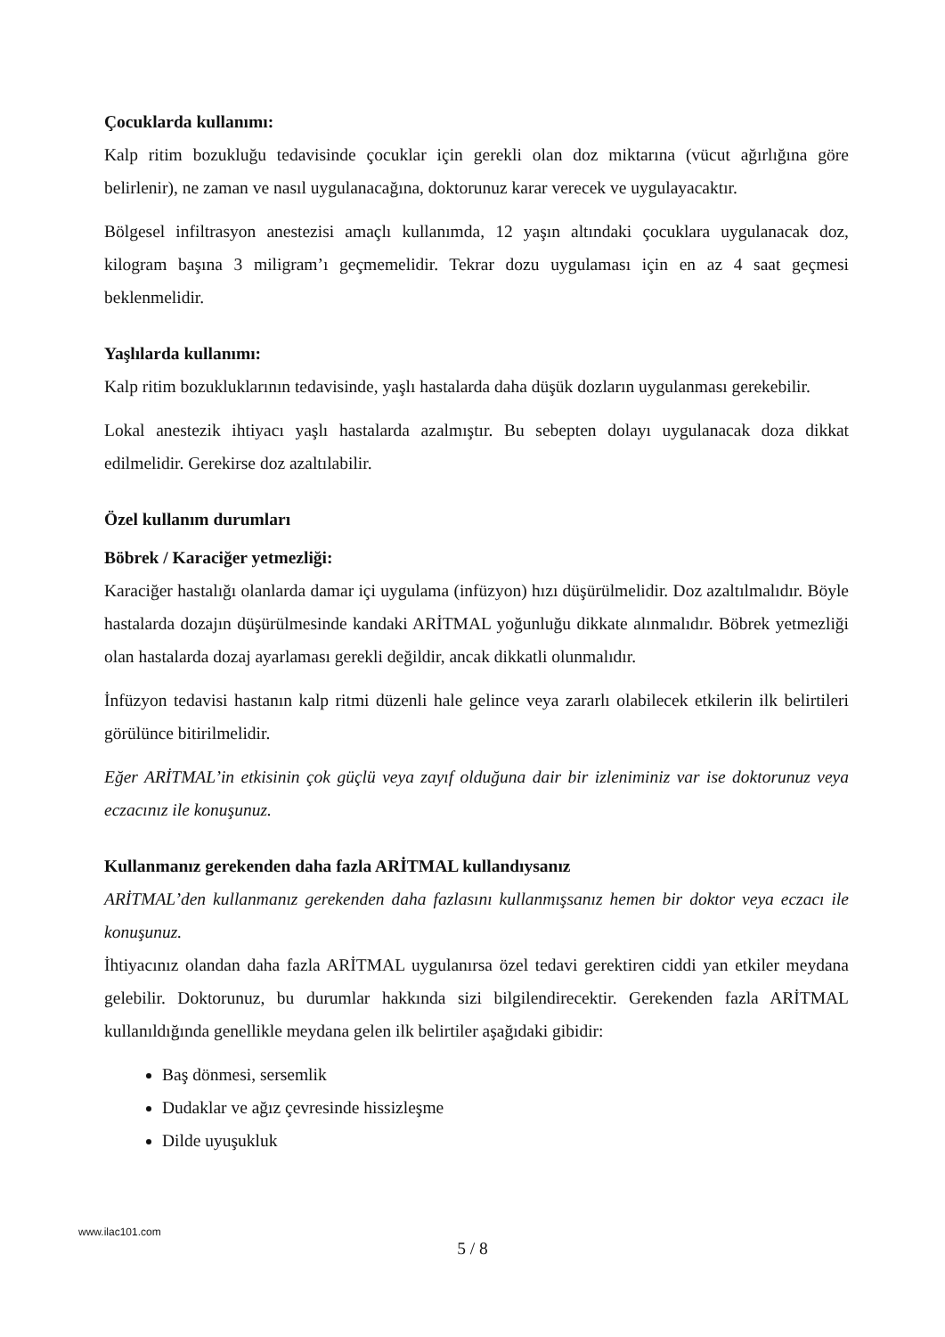Çocuklarda kullanımı:
Kalp ritim bozukluğu tedavisinde çocuklar için gerekli olan doz miktarına (vücut ağırlığına göre belirlenir), ne zaman ve nasıl uygulanacağına, doktorunuz karar verecek ve uygulayacaktır.
Bölgesel infiltrasyon anestezisi amaçlı kullanımda, 12 yaşın altındaki çocuklara uygulanacak doz, kilogram başına 3 miligram’ı geçmemelidir. Tekrar dozu uygulaması için en az 4 saat geçmesi beklenmelidir.
Yaşlılarda kullanımı:
Kalp ritim bozukluklarının tedavisinde, yaşlı hastalarda daha düşük dozların uygulanması gerekebilir.
Lokal anestezik ihtiyacı yaşlı hastalarda azalmıştır. Bu sebepten dolayı uygulanacak doza dikkat edilmelidir. Gerekirse doz azaltılabilir.
Özel kullanım durumları
Böbrek / Karaciğer yetmezliği:
Karaciğer hastalığı olanlarda damar içi uygulama (infüzyon) hızı düşürülmelidir. Doz azaltılmalıdır. Böyle hastalarda dozajın düşürülmesinde kandaki ARİTMAL yoğunluğu dikkate alınmalıdır. Böbrek yetmezliği olan hastalarda dozaj ayarlaması gerekli değildir, ancak dikkatli olunmalıdır.
İnfüzyon tedavisi hastanın kalp ritmi düzenli hale gelince veya zararlı olabilecek etkilerin ilk belirtileri görülünce bitirilmelidir.
Eğer ARİTMAL’in etkisinin çok güçlü veya zayıf olduğuna dair bir izleniminiz var ise doktorunuz veya eczacınız ile konuşunuz.
Kullanmanız gerekenden daha fazla ARİTMAL kullandıysanız
ARİTMAL’den kullanmanız gerekenden daha fazlasını kullanmışsanız hemen bir doktor veya eczacı ile konuşunuz.
İhtiyacınız olandan daha fazla ARİTMAL uygulanırsa özel tedavi gerektiren ciddi yan etkiler meydana gelebilir. Doktorunuz, bu durumlar hakkında sizi bilgilendirecektir. Gerekenden fazla ARİTMAL kullanıldığında genellikle meydana gelen ilk belirtiler aşağıdaki gibidir:
Baş dönmesi, sersemlik
Dudaklar ve ağız çevresinde hissizleşme
Dilde uyuşukluk
www.ilac101.com
5 / 8